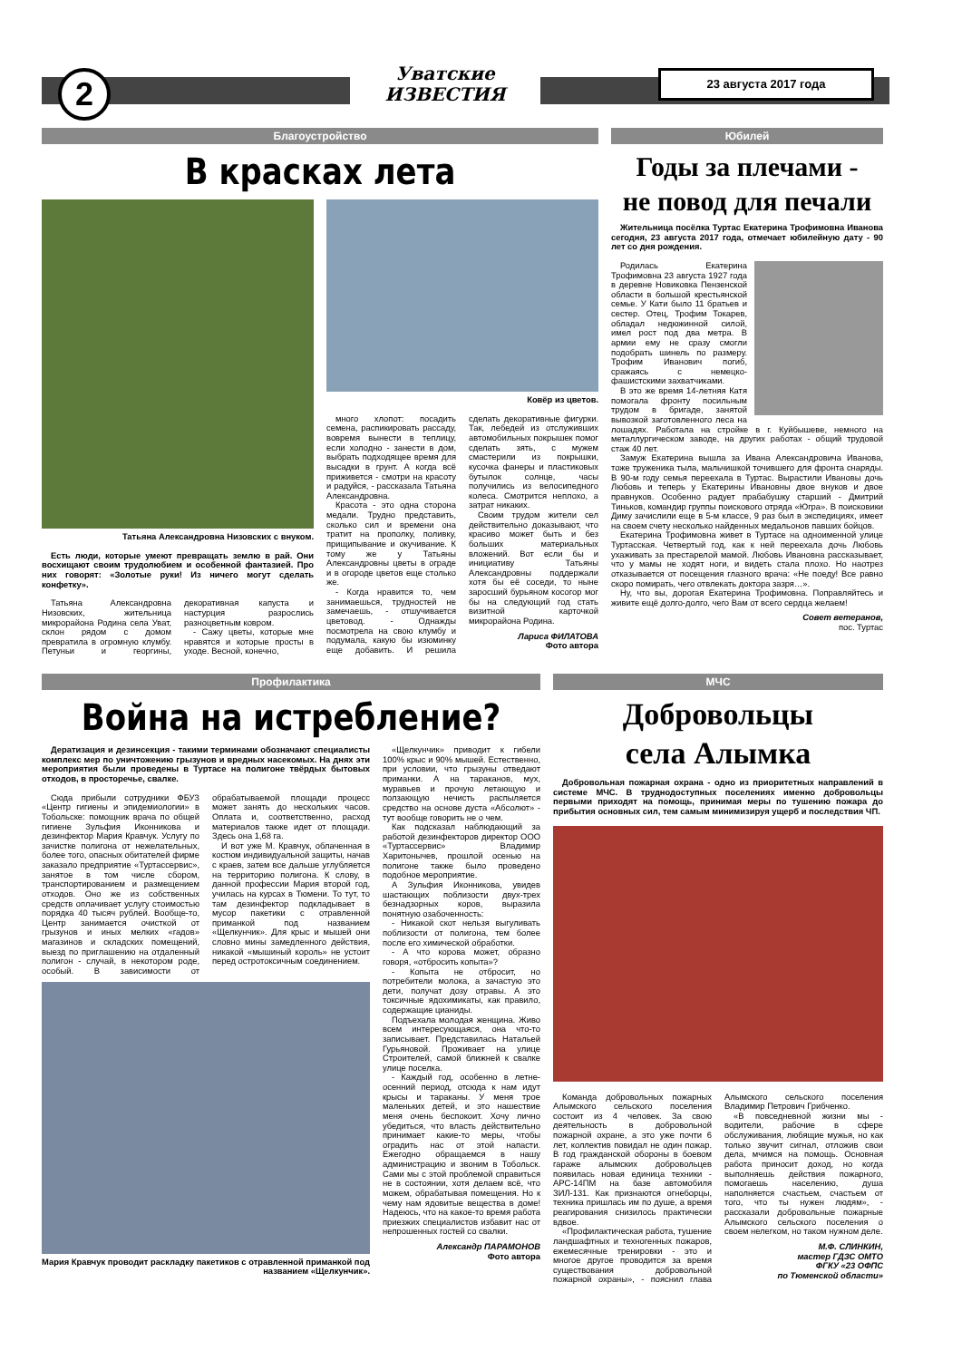2
Уватские
ИЗВЕСТИЯ
23 августа 2017 года
Благоустройство
В красках лета
Татьяна Александровна Низовских с внуком.
Есть люди, которые умеют превращать землю в рай. Они восхищают своим трудолюбием и особенной фантазией. Про них говорят: «Золотые руки! Из ничего могут сделать конфетку».
Татьяна Александровна Низовских, жительница микрорайона Родина села Уват, склон рядом с домом превратила в огромную клумбу. Петуньи и георгины, декоративная капуста и настурция разрослись разноцветным ковром.
- Сажу цветы, которые мне нравятся и которые просты в уходе. Весной, конечно,
Ковёр из цветов.
много хлопот: посадить семена, распикировать рассаду, вовремя вынести в теплицу, если холодно - занести в дом, выбрать подходящее время для высадки в грунт. А когда всё приживется - смотри на красоту и радуйся, - рассказала Татьяна Александровна.
Красота - это одна сторона медали. Трудно представить, сколько сил и времени она тратит на прополку, поливку, прищипывание и окучивание. К тому же у Татьяны Александровны цветы в ограде и в огороде цветов еще столько же.
- Когда нравится то, чем занимаешься, трудностей не замечаешь, - отшучивается цветовод. - Однажды посмотрела на свою клумбу и подумала, какую бы изюминку еще добавить. И решила сделать декоративные фигурки. Так, лебедей из отслуживших автомобильных покрышек помог сделать зять, с мужем смастерили из покрышки, кусочка фанеры и пластиковых бутылок солнце, часы получились из велосипедного колеса. Смотрится неплохо, а затрат никаких.
Своим трудом жители сел действительно доказывают, что красиво может быть и без больших материальных вложений. Вот если бы и инициативу Татьяны Александровны поддержали хотя бы её соседи, то ныне заросший бурьяном косогор мог бы на следующий год стать визитной карточкой микрорайона Родина.
Лариса ФИЛАТОВА
Фото автора
Юбилей
Годы за плечами -
не повод для печали
Жительница посёлка Туртас Екатерина Трофимовна Иванова сегодня, 23 августа 2017 года, отмечает юбилейную дату - 90 лет со дня рождения.
Родилась Екатерина Трофимовна 23 августа 1927 года в деревне Новиковка Пензенской области в большой крестьянской семье. У Кати было 11 братьев и сестер. Отец, Трофим Токарев, обладал недюжинной силой, имел рост под два метра. В армии ему не сразу смогли подобрать шинель по размеру. Трофим Иванович погиб, сражаясь с немецко-фашистскими захватчиками.
В это же время 14-летняя Катя помогала фронту посильным трудом в бригаде, занятой вывозкой заготовленного леса на лошадях. Работала на стройке в г. Куйбышеве, немного на металлургическом заводе, на других работах - общий трудовой стаж 40 лет.
Замуж Екатерина вышла за Ивана Александровича Иванова, тоже труженика тыла, мальчишкой точившего для фронта снаряды. В 90-м году семья переехала в Туртас. Вырастили Ивановы дочь Любовь и теперь у Екатерины Ивановны двое внуков и двое правнуков. Особенно радует прабабушку старший - Дмитрий Тиньков, командир группы поискового отряда «Югра». В поисковики Диму зачислили еще в 5-м классе, 9 раз был в экспедициях, имеет на своем счету несколько найденных медальонов павших бойцов.
Екатерина Трофимовна живет в Туртасе на одноименной улице Туртасская. Четвертый год, как к ней переехала дочь Любовь ухаживать за престарелой мамой. Любовь Ивановна рассказывает, что у мамы не ходят ноги, и видеть стала плохо. Но наотрез отказывается от посещения глазного врача: «Не поеду! Все равно скоро помирать, чего отвлекать доктора зазря…».
Ну, что вы, дорогая Екатерина Трофимовна. Поправляйтесь и живите ещё долго-долго, чего Вам от всего сердца желаем!
Совет ветеранов,
пос. Туртас
Профилактика
Война на истребление?
Дератизация и дезинсекция - такими терминами обозначают специалисты комплекс мер по уничтожению грызунов и вредных насекомых. На днях эти мероприятия были проведены в Туртасе на полигоне твёрдых бытовых отходов, в просторечье, свалке.
Сюда прибыли сотрудники ФБУЗ «Центр гигиены и эпидемиологии» в Тобольске: помощник врача по общей гигиене Зульфия Иконникова и дезинфектор Мария Кравчук. Услугу по зачистке полигона от нежелательных, более того, опасных обитателей фирме заказало предприятие «Туртассервис», занятое в том числе сбором, транспортированием и размещением отходов. Оно же из собственных средств оплачивает услугу стоимостью порядка 40 тысяч рублей. Вообще-то, Центр занимается очисткой от грызунов и иных мелких «гадов» магазинов и складских помещений, выезд по приглашению на отдаленный полигон - случай, в некотором роде, особый. В зависимости от обрабатываемой площади процесс может занять до нескольких часов. Оплата и, соответственно, расход материалов также идет от площади. Здесь она 1,68 га.
И вот уже М. Кравчук, облаченная в костюм индивидуальной защиты, начав с краев, затем все дальше углубляется на территорию полигона. К слову, в данной профессии Мария второй год, училась на курсах в Тюмени. То тут, то там дезинфектор подкладывает в мусор пакетики с отравленной приманкой под названием «Щелкунчик». Для крыс и мышей они словно мины замедленного действия, никакой «мышиный король» не устоит перед остротоксичным соединением.
Мария Кравчук проводит раскладку пакетиков с отравленной приманкой под названием «Щелкунчик».
«Щелкунчик» приводит к гибели 100% крыс и 90% мышей. Естественно, при условии, что грызуны отведают приманки. А на тараканов, мух, муравьев и прочую летающую и ползающую нечисть распыляется средство на основе дуста «Абсолют» - тут вообще говорить не о чем.
Как подсказал наблюдающий за работой дезинфекторов директор ООО «Туртассервис» Владимир Харитонычев, прошлой осенью на полигоне также было проведено подобное мероприятие.
А Зульфия Иконникова, увидев шастающих поблизости двух-трех безнадзорных коров, выразила понятную озабоченность:
- Никакой скот нельзя выгуливать поблизости от полигона, тем более после его химической обработки.
- А что корова может, образно говоря, «отбросить копыта»?
- Копыта не отбросит, но потребители молока, а зачастую это дети, получат дозу отравы. А это токсичные ядохимикаты, как правило, содержащие цианиды.
Подъехала молодая женщина. Живо всем интересующаяся, она что-то записывает. Представилась Натальей Гурьяновой. Проживает на улице Строителей, самой ближней к свалке улице поселка.
- Каждый год, особенно в летне-осенний период, отсюда к нам идут крысы и тараканы. У меня трое маленьких детей, и это нашествие меня очень беспокоит. Хочу лично убедиться, что власть действительно принимает какие-то меры, чтобы оградить нас от этой напасти. Ежегодно обращаемся в нашу администрацию и звоним в Тобольск. Сами мы с этой проблемой справиться не в состоянии, хотя делаем всё, что можем, обрабатывая помещения. Но к чему нам ядовитые вещества в доме! Надеюсь, что на какое-то время работа приезжих специалистов избавит нас от непрошенных гостей со свалки.
Александр ПАРАМОНОВ
Фото автора
МЧС
Добровольцы
села Алымка
Добровольная пожарная охрана - одно из приоритетных направлений в системе МЧС. В труднодоступных поселениях именно добровольцы первыми приходят на помощь, принимая меры по тушению пожара до прибытия основных сил, тем самым минимизируя ущерб и последствия ЧП.
Команда добровольных пожарных Алымского сельского поселения состоит из 4 человек. За свою деятельность в добровольной пожарной охране, а это уже почти 6 лет, коллектив повидал не один пожар. В год гражданской обороны в боевом гараже алымских добровольцев появилась новая единица техники - АРС-14ПМ на базе автомобиля ЗИЛ-131. Как признаются огнеборцы, техника пришлась им по душе, а время реагирования снизилось практически вдвое.
«Профилактическая работа, тушение ландшафтных и техногенных пожаров, ежемесячные тренировки - это и многое другое проводится за время существования добровольной пожарной охраны», - пояснил глава Алымского сельского поселения Владимир Петрович Грибченко.
«В повседневной жизни мы - водители, рабочие в сфере обслуживания, любящие мужья, но как только звучит сигнал, отложив свои дела, мчимся на помощь. Основная работа приносит доход, но когда выполняешь действия пожарного, помогаешь населению, душа наполняется счастьем, счастьем от того, что ты нужен людям», - рассказали добровольные пожарные Алымского сельского поселения о своем нелегком, но таком нужном деле.
М.Ф. СЛИНКИН,
мастер ГДЗС ОМТО
ФГКУ «23 ОФПС
по Тюменской области»